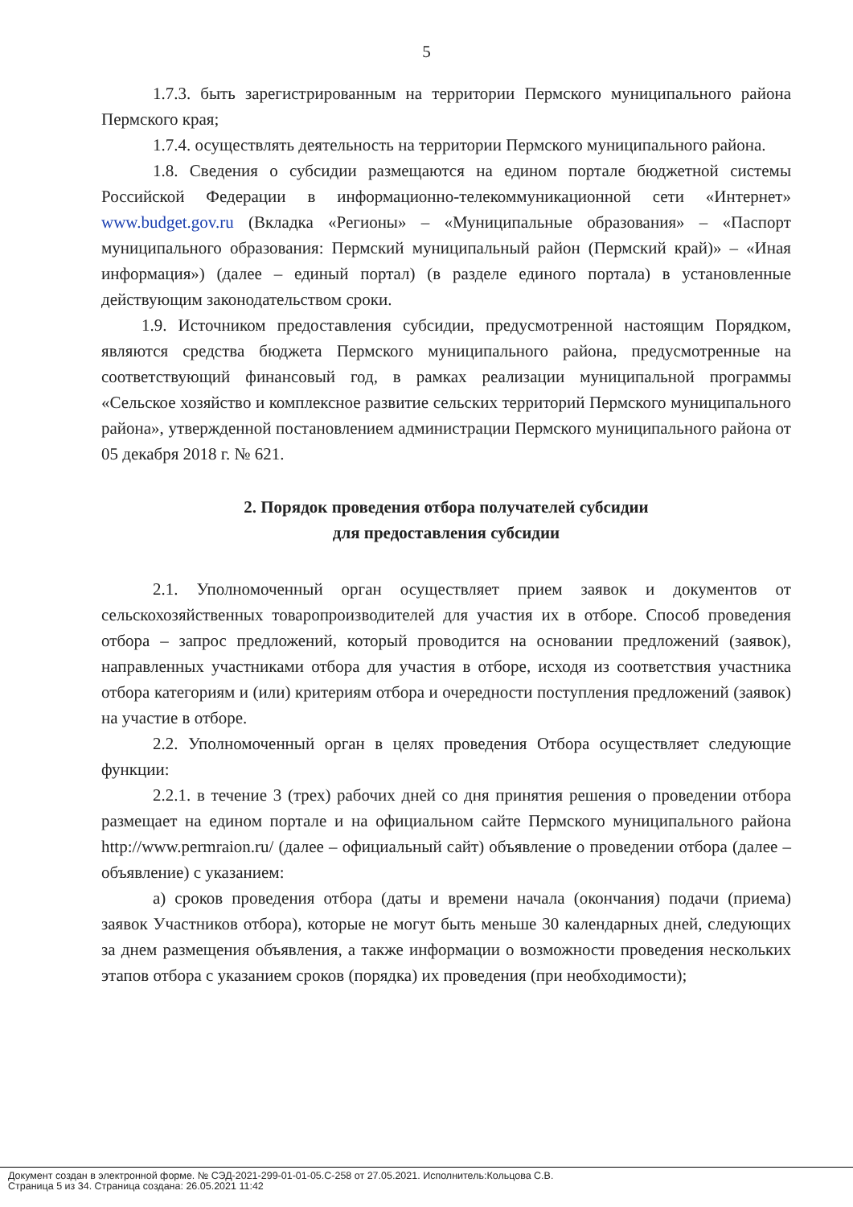5
1.7.3. быть зарегистрированным на территории Пермского муниципального района Пермского края;
1.7.4. осуществлять деятельность на территории Пермского муниципального района.
1.8. Сведения о субсидии размещаются на едином портале бюджетной системы Российской Федерации в информационно-телекоммуникационной сети «Интернет» www.budget.gov.ru (Вкладка «Регионы» – «Муниципальные образования» – «Паспорт муниципального образования: Пермский муниципальный район (Пермский край)» – «Иная информация») (далее – единый портал) (в разделе единого портала) в установленные действующим законодательством сроки.
1.9. Источником предоставления субсидии, предусмотренной настоящим Порядком, являются средства бюджета Пермского муниципального района, предусмотренные на соответствующий финансовый год, в рамках реализации муниципальной программы «Сельское хозяйство и комплексное развитие сельских территорий Пермского муниципального района», утвержденной постановлением администрации Пермского муниципального района от 05 декабря 2018 г. № 621.
2. Порядок проведения отбора получателей субсидии
для предоставления субсидии
2.1. Уполномоченный орган осуществляет прием заявок и документов от сельскохозяйственных товаропроизводителей для участия их в отборе. Способ проведения отбора – запрос предложений, который проводится на основании предложений (заявок), направленных участниками отбора для участия в отборе, исходя из соответствия участника отбора категориям и (или) критериям отбора и очередности поступления предложений (заявок) на участие в отборе.
2.2. Уполномоченный орган в целях проведения Отбора осуществляет следующие функции:
2.2.1. в течение 3 (трех) рабочих дней со дня принятия решения о проведении отбора размещает на едином портале и на официальном сайте Пермского муниципального района http://www.permraion.ru/ (далее – официальный сайт) объявление о проведении отбора (далее – объявление) с указанием:
а) сроков проведения отбора (даты и времени начала (окончания) подачи (приема) заявок Участников отбора), которые не могут быть меньше 30 календарных дней, следующих за днем размещения объявления, а также информации о возможности проведения нескольких этапов отбора с указанием сроков (порядка) их проведения (при необходимости);
Документ создан в электронной форме. № СЭД-2021-299-01-01-05.С-258 от 27.05.2021. Исполнитель:Кольцова С.В.
Страница 5 из 34. Страница создана: 26.05.2021 11:42